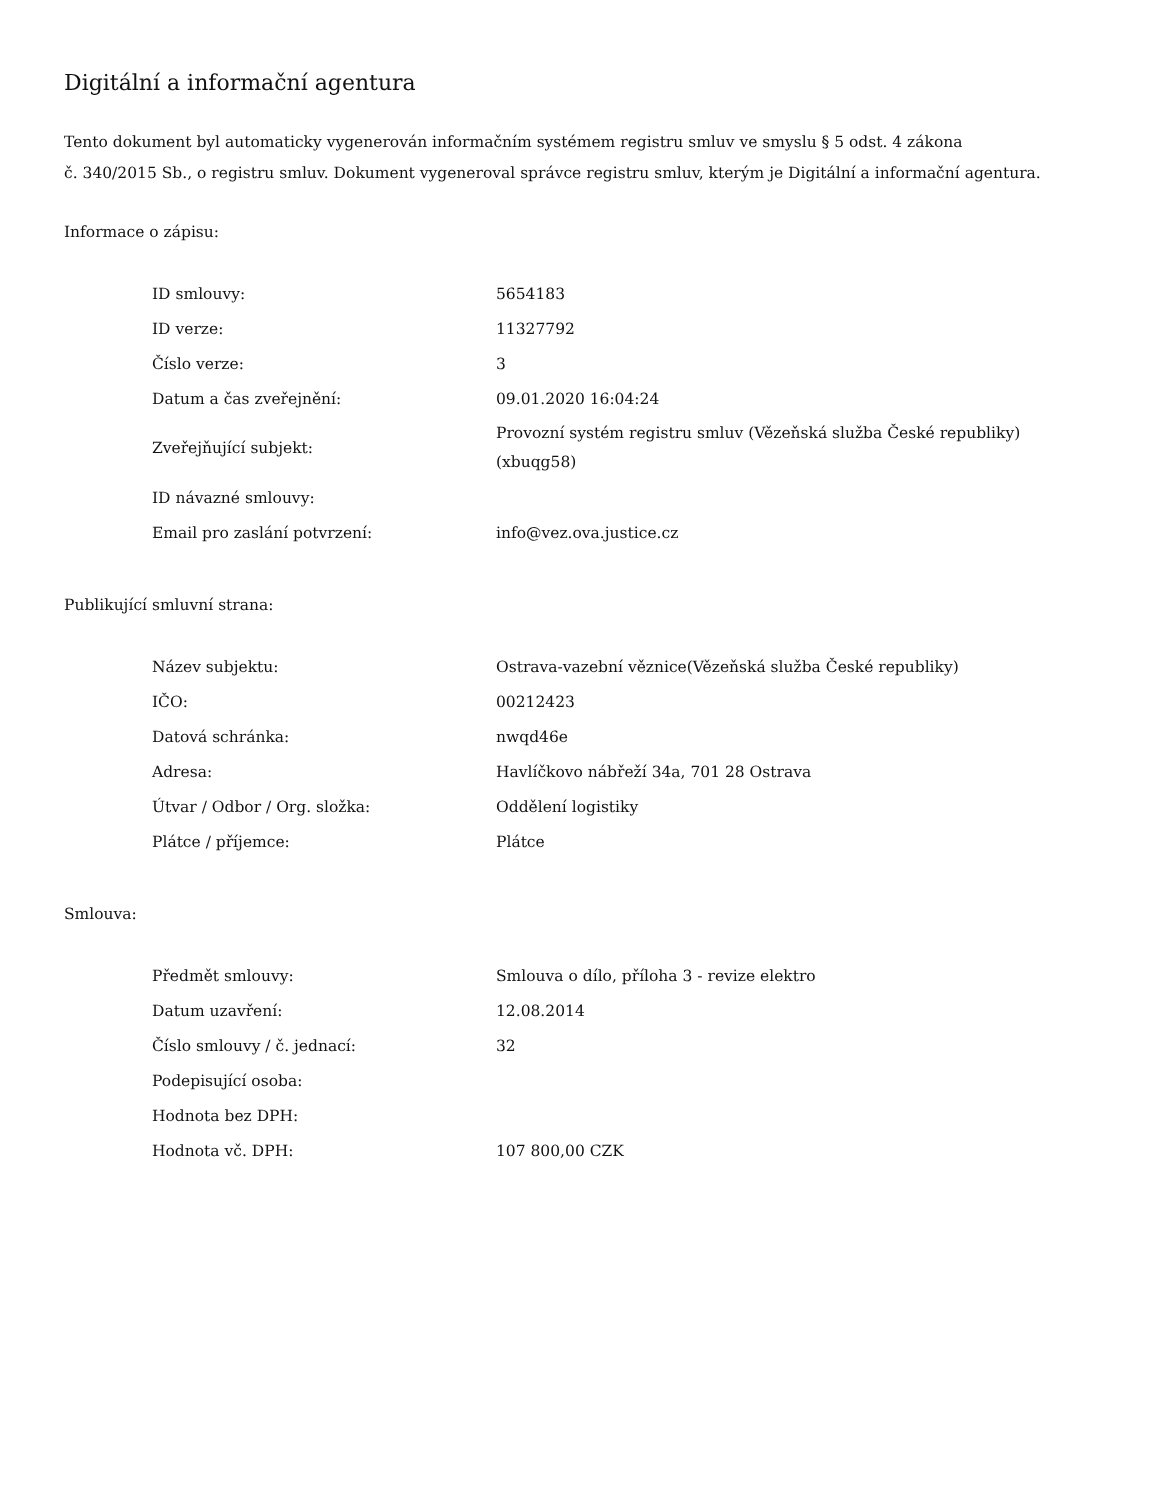Digitální a informační agentura
Tento dokument byl automaticky vygenerován informačním systémem registru smluv ve smyslu § 5 odst. 4 zákona
č. 340/2015 Sb., o registru smluv. Dokument vygeneroval správce registru smluv, kterým je Digitální a informační agentura.
Informace o zápisu:
| ID smlouvy: | 5654183 |
| ID verze: | 11327792 |
| Číslo verze: | 3 |
| Datum a čas zveřejnění: | 09.01.2020 16:04:24 |
| Zveřejňující subjekt: | Provozní systém registru smluv (Vězeňská služba České republiky) (xbuqg58) |
| ID návazné smlouvy: | |
| Email pro zaslání potvrzení: | info@vez.ova.justice.cz |
Publikující smluvní strana:
| Název subjektu: | Ostrava-vazební věznice(Vězeňská služba České republiky) |
| IČO: | 00212423 |
| Datová schránka: | nwqd46e |
| Adresa: | Havlíčkovo nábřeží 34a, 701 28 Ostrava |
| Útvar / Odbor / Org. složka: | Oddělení logistiky |
| Plátce / příjemce: | Plátce |
Smlouva:
| Předmět smlouvy: | Smlouva o dílo, příloha 3 - revize elektro |
| Datum uzavření: | 12.08.2014 |
| Číslo smlouvy / č. jednací: | 32 |
| Podepisující osoba: | |
| Hodnota bez DPH: | |
| Hodnota vč. DPH: | 107 800,00 CZK |